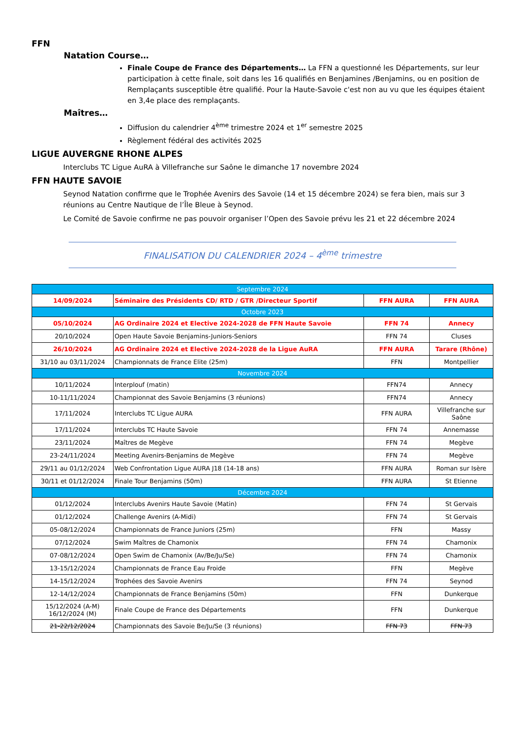FFN
Natation Course…
Finale Coupe de France des Départements… La FFN a questionné les Départements, sur leur participation à cette finale, soit dans les 16 qualifiés en Benjamines /Benjamins, ou en position de Remplaçants susceptible être qualifié. Pour la Haute-Savoie c'est non au vu que les équipes étaient en 3,4e place des remplaçants.
Maîtres…
Diffusion du calendrier 4<sup>ème</sup> trimestre 2024 et 1<sup>er</sup> semestre 2025
Règlement fédéral des activités 2025
LIGUE AUVERGNE RHONE ALPES
Interclubs TC Ligue AuRA à Villefranche sur Saône le dimanche 17 novembre 2024
FFN HAUTE SAVOIE
Seynod Natation confirme que le Trophée Avenirs des Savoie (14 et 15 décembre 2024) se fera bien, mais sur 3 réunions au Centre Nautique de l’Île Bleue à Seynod.
Le Comité de Savoie confirme ne pas pouvoir organiser l’Open des Savoie prévu les 21 et 22 décembre 2024
FINALISATION DU CALENDRIER 2024 – 4<sup>ème</sup> trimestre
| Septembre 2024 | | | |
| 14/09/2024 | Séminaire des Présidents CD/ RTD / GTR /Directeur Sportif | FFN AURA | FFN AURA |
| Octobre 2023 | | | |
| 05/10/2024 | AG Ordinaire 2024 et Elective 2024-2028 de FFN Haute Savoie | FFN 74 | Annecy |
| 20/10/2024 | Open Haute Savoie Benjamins-Juniors-Seniors | FFN 74 | Cluses |
| 26/10/2024 | AG Ordinaire 2024 et Elective 2024-2028 de la Ligue AuRA | FFN AURA | Tarare (Rhône) |
| 31/10 au 03/11/2024 | Championnats de France Elite (25m) | FFN | Montpellier |
| Novembre 2024 | | | |
| 10/11/2024 | Interplouf (matin) | FFN74 | Annecy |
| 10-11/11/2024 | Championnat des Savoie Benjamins (3 réunions) | FFN74 | Annecy |
| 17/11/2024 | Interclubs TC Ligue AURA | FFN AURA | Villefranche sur Saône |
| 17/11/2024 | Interclubs TC Haute Savoie | FFN 74 | Annemasse |
| 23/11/2024 | Maîtres de Megève | FFN 74 | Megève |
| 23-24/11/2024 | Meeting Avenirs-Benjamins de Megève | FFN 74 | Megève |
| 29/11 au 01/12/2024 | Web Confrontation Ligue AURA J18 (14-18 ans) | FFN AURA | Roman sur Isère |
| 30/11 et 01/12/2024 | Finale Tour Benjamins (50m) | FFN AURA | St Etienne |
| Décembre 2024 | | | |
| 01/12/2024 | Interclubs Avenirs Haute Savoie (Matin) | FFN 74 | St Gervais |
| 01/12/2024 | Challenge Avenirs (A-Midi) | FFN 74 | St Gervais |
| 05-08/12/2024 | Championnats de France Juniors (25m) | FFN | Massy |
| 07/12/2024 | Swim Maîtres de Chamonix | FFN 74 | Chamonix |
| 07-08/12/2024 | Open Swim de Chamonix (Av/Be/Ju/Se) | FFN 74 | Chamonix |
| 13-15/12/2024 | Championnats de France Eau Froide | FFN | Megève |
| 14-15/12/2024 | Trophées des Savoie Avenirs | FFN 74 | Seynod |
| 12-14/12/2024 | Championnats de France Benjamins (50m) | FFN | Dunkerque |
| 15/12/2024 (A-M) 16/12/2024 (M) | Finale Coupe de France des Départements | FFN | Dunkerque |
| 21-22/12/2024 | Championnats des Savoie Be/Ju/Se (3 réunions) | FFN 73 | FFN 73 |